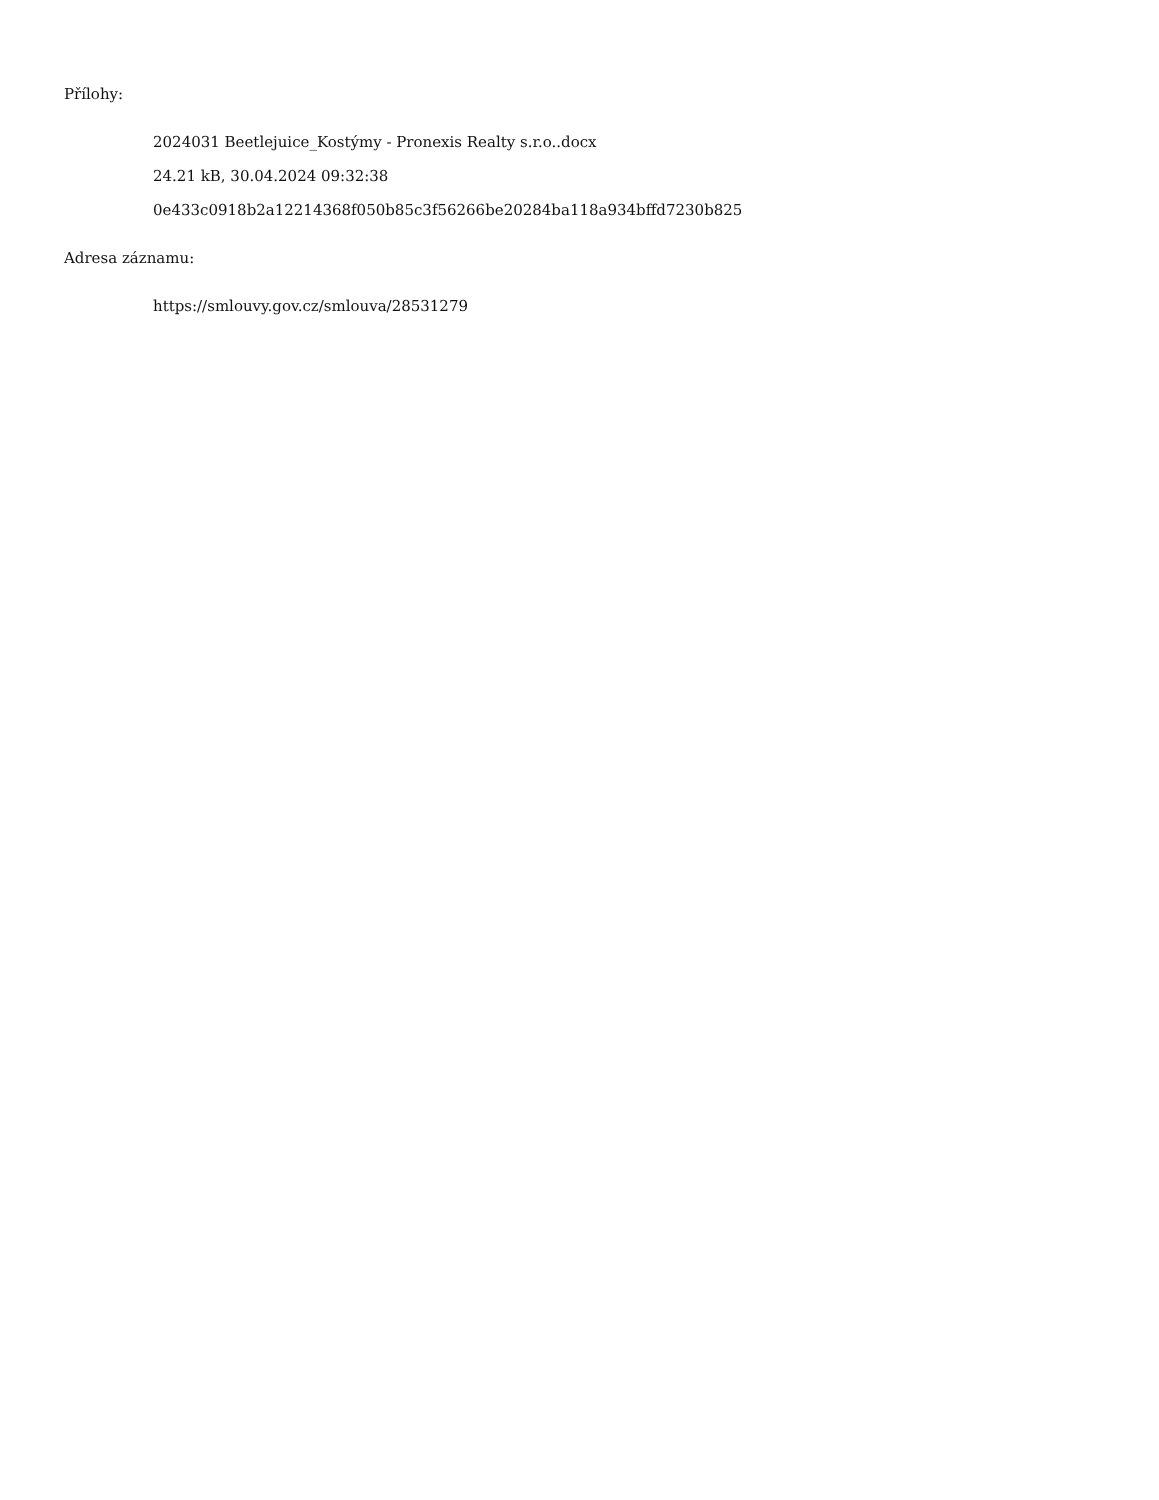Přílohy:
2024031 Beetlejuice_Kostýmy - Pronexis Realty s.r.o..docx
24.21 kB, 30.04.2024 09:32:38
0e433c0918b2a12214368f050b85c3f56266be20284ba118a934bffd7230b825
Adresa záznamu:
https://smlouvy.gov.cz/smlouva/28531279